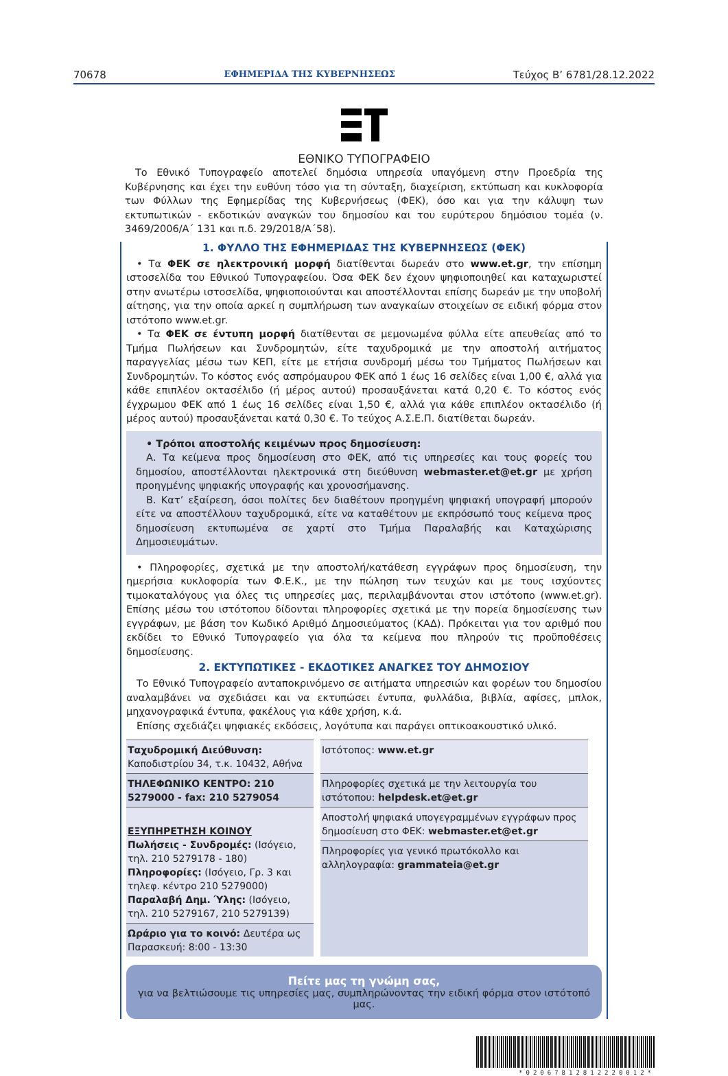70678 ΕΦΗΜΕΡΙΔΑ ΤΗΣ ΚΥΒΕΡΝΗΣΕΩΣ Τεύχος B’ 6781/28.12.2022
ΕΘΝΙΚΟ ΤΥΠΟΓΡΑΦΕΙΟ
Το Εθνικό Τυπογραφείο αποτελεί δημόσια υπηρεσία υπαγόμενη στην Προεδρία της Κυβέρνησης και έχει την ευθύνη τόσο για τη σύνταξη, διαχείριση, εκτύπωση και κυκλοφορία των Φύλλων της Εφημερίδας της Κυβερνήσεως (ΦΕΚ), όσο και για την κάλυψη των εκτυπωτικών - εκδοτικών αναγκών του δημοσίου και του ευρύτερου δημόσιου τομέα (ν. 3469/2006/Α΄ 131 και π.δ. 29/2018/Α΄58).
1. ΦΥΛΛΟ ΤΗΣ ΕΦΗΜΕΡΙΔΑΣ ΤΗΣ ΚΥΒΕΡΝΗΣΕΩΣ (ΦΕΚ)
• Τα ΦΕΚ σε ηλεκτρονική μορφή διατίθενται δωρεάν στο www.et.gr, την επίσημη ιστοσελίδα του Εθνικού Τυπογραφείου. Όσα ΦΕΚ δεν έχουν ψηφιοποιηθεί και καταχωριστεί στην ανωτέρω ιστοσελίδα, ψηφιοποιούνται και αποστέλλονται επίσης δωρεάν με την υποβολή αίτησης, για την οποία αρκεί η συμπλήρωση των αναγκαίων στοιχείων σε ειδική φόρμα στον ιστότοπο www.et.gr.
• Τα ΦΕΚ σε έντυπη μορφή διατίθενται σε μεμονωμένα φύλλα είτε απευθείας από το Τμήμα Πωλήσεων και Συνδρομητών, είτε ταχυδρομικά με την αποστολή αιτήματος παραγγελίας μέσω των ΚΕΠ, είτε με ετήσια συνδρομή μέσω του Τμήματος Πωλήσεων και Συνδρομητών. Το κόστος ενός ασπρόμαυρου ΦΕΚ από 1 έως 16 σελίδες είναι 1,00 €, αλλά για κάθε επιπλέον οκτασέλιδο (ή μέρος αυτού) προσαυξάνεται κατά 0,20 €. Το κόστος ενός έγχρωμου ΦΕΚ από 1 έως 16 σελίδες είναι 1,50 €, αλλά για κάθε επιπλέον οκτασέλιδο (ή μέρος αυτού) προσαυξάνεται κατά 0,30 €. Το τεύχος Α.Σ.Ε.Π. διατίθεται δωρεάν.
• Τρόποι αποστολής κειμένων προς δημοσίευση:
Α. Τα κείμενα προς δημοσίευση στο ΦΕΚ, από τις υπηρεσίες και τους φορείς του δημοσίου, αποστέλλονται ηλεκτρονικά στη διεύθυνση webmaster.et@et.gr με χρήση προηγμένης ψηφιακής υπογραφής και χρονοσήμανσης.
Β. Κατ’ εξαίρεση, όσοι πολίτες δεν διαθέτουν προηγμένη ψηφιακή υπογραφή μπορούν είτε να αποστέλλουν ταχυδρομικά, είτε να καταθέτουν με εκπρόσωπό τους κείμενα προς δημοσίευση εκτυπωμένα σε χαρτί στο Τμήμα Παραλαβής και Καταχώρισης Δημοσιευμάτων.
• Πληροφορίες, σχετικά με την αποστολή/κατάθεση εγγράφων προς δημοσίευση, την ημερήσια κυκλοφορία των Φ.Ε.Κ., με την πώληση των τευχών και με τους ισχύοντες τιμοκαταλόγους για όλες τις υπηρεσίες μας, περιλαμβάνονται στον ιστότοπο (www.et.gr). Επίσης μέσω του ιστότοπου δίδονται πληροφορίες σχετικά με την πορεία δημοσίευσης των εγγράφων, με βάση τον Κωδικό Αριθμό Δημοσιεύματος (ΚΑΔ). Πρόκειται για τον αριθμό που εκδίδει το Εθνικό Τυπογραφείο για όλα τα κείμενα που πληρούν τις προϋποθέσεις δημοσίευσης.
2. ΕΚΤΥΠΩΤΙΚΕΣ - ΕΚΔΟΤΙΚΕΣ ΑΝΑΓΚΕΣ ΤΟΥ ΔΗΜΟΣΙΟΥ
Το Εθνικό Τυπογραφείο ανταποκρινόμενο σε αιτήματα υπηρεσιών και φορέων του δημοσίου αναλαμβάνει να σχεδιάσει και να εκτυπώσει έντυπα, φυλλάδια, βιβλία, αφίσες, μπλοκ, μηχανογραφικά έντυπα, φακέλους για κάθε χρήση, κ.ά.
Επίσης σχεδιάζει ψηφιακές εκδόσεις, λογότυπα και παράγει οπτικοακουστικό υλικό.
| Ταχυδρομική Διεύθυνση: Καποδιστρίου 34, τ.κ. 10432, Αθήνα | Ιστότοπος: www.et.gr |
| ΤΗΛΕΦΩΝΙΚΟ ΚΕΝΤΡΟ: 210 5279000 - fax: 210 5279054 | Πληροφορίες σχετικά με την λειτουργία του ιστότοπου: helpdesk.et@et.gr |
| ΕΞΥΠΗΡΕΤΗΣΗ ΚΟΙΝΟΥ Πωλήσεις - Συνδρομές: (Ισόγειο, τηλ. 210 5279178 - 180) Πληροφορίες: (Ισόγειο, Γρ. 3 και τηλεφ. κέντρο 210 5279000) Παραλαβή Δημ. Ύλης: (Ισόγειο, τηλ. 210 5279167, 210 5279139) | |
| | Αποστολή ψηφιακά υπογεγραμμένων εγγράφων προς δημοσίευση στο ΦΕΚ: webmaster.et@et.gr |
| | Πληροφορίες για γενικό πρωτόκολλο και αλληλογραφία: grammateia@et.gr |
| Ωράριο για το κοινό: Δευτέρα ως Παρασκευή: 8:00 - 13:30 | |
Πείτε μας τη γνώμη σας,
για να βελτιώσουμε τις υπηρεσίες μας, συμπληρώνοντας την ειδική φόρμα στον ιστότοπό μας.
*02067812812220012*